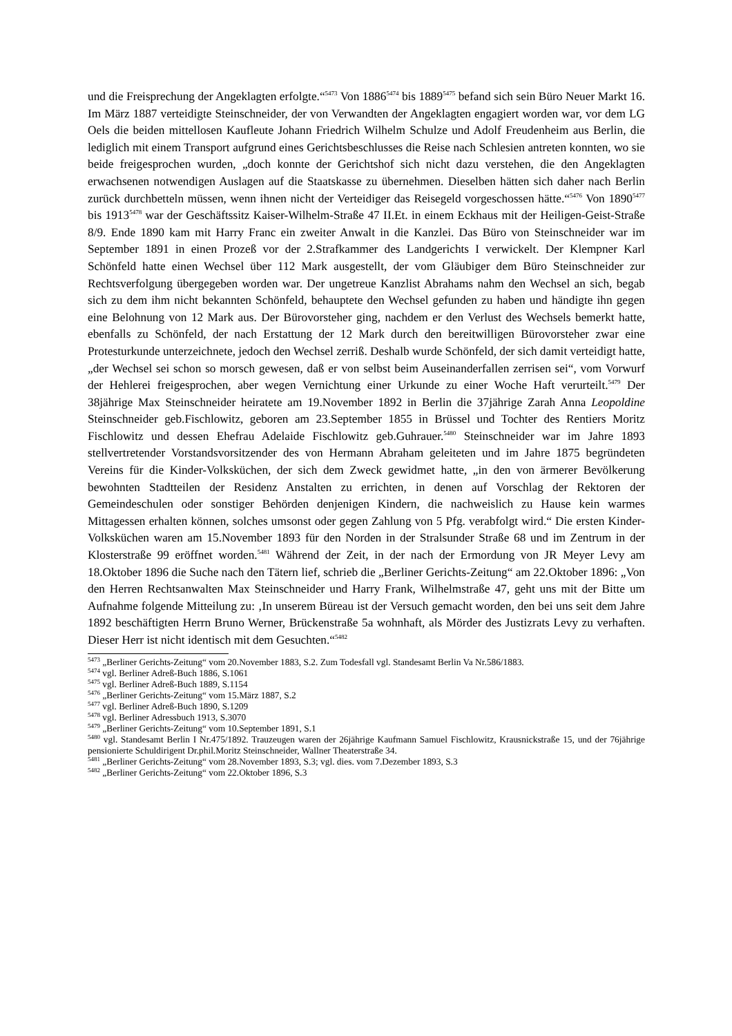und die Freisprechung der Angeklagten erfolgte.“<sup>5473</sup> Von 1886<sup>5474</sup> bis 1889<sup>5475</sup> befand sich sein Büro Neuer Markt 16. Im März 1887 verteidigte Steinschneider, der von Verwandten der Angeklagten engagiert worden war, vor dem LG Oels die beiden mittellosen Kaufleute Johann Friedrich Wilhelm Schulze und Adolf Freudenheim aus Berlin, die lediglich mit einem Transport aufgrund eines Gerichtsbeschlusses die Reise nach Schlesien antreten konnten, wo sie beide freigesprochen wurden, „doch konnte der Gerichtshof sich nicht dazu verstehen, die den Angeklagten erwachsenen notwendigen Auslagen auf die Staatskasse zu übernehmen. Dieselben hätten sich daher nach Berlin zurück durchbetteln müssen, wenn ihnen nicht der Verteidiger das Reisegeld vorgeschossen hätte.“<sup>5476</sup> Von 1890<sup>5477</sup> bis 1913<sup>5478</sup> war der Geschäftssitz Kaiser-Wilhelm-Straße 47 II.Et. in einem Eckhaus mit der Heiligen-Geist-Straße 8/9. Ende 1890 kam mit Harry Franc ein zweiter Anwalt in die Kanzlei. Das Büro von Steinschneider war im September 1891 in einen Prozeß vor der 2.Strafkammer des Landgerichts I verwickelt. Der Klempner Karl Schönfeld hatte einen Wechsel über 112 Mark ausgestellt, der vom Gläubiger dem Büro Steinschneider zur Rechtsverfolgung übergegeben worden war. Der ungetreue Kanzlist Abrahams nahm den Wechsel an sich, begab sich zu dem ihm nicht bekannten Schönfeld, behauptete den Wechsel gefunden zu haben und händigte ihn gegen eine Belohnung von 12 Mark aus. Der Bürovorsteher ging, nachdem er den Verlust des Wechsels bemerkt hatte, ebenfalls zu Schönfeld, der nach Erstattung der 12 Mark durch den bereitwilligen Bürovorsteher zwar eine Protesturkunde unterzeichnete, jedoch den Wechsel zerriß. Deshalb wurde Schönfeld, der sich damit verteidigt hatte, „der Wechsel sei schon so morsch gewesen, daß er von selbst beim Auseinanderfallen zerrisen sei“, vom Vorwurf der Hehlerei freigesprochen, aber wegen Vernichtung einer Urkunde zu einer Woche Haft verurteilt.<sup>5479</sup> Der 38jährige Max Steinschneider heiratete am 19.November 1892 in Berlin die 37jährige Zarah Anna Leopoldine Steinschneider geb.Fischlowitz, geboren am 23.September 1855 in Brüssel und Tochter des Rentiers Moritz Fischlowitz und dessen Ehefrau Adelaide Fischlowitz geb.Guhrauer.<sup>5480</sup> Steinschneider war im Jahre 1893 stellvertretender Vorstandsvorsitzender des von Hermann Abraham geleiteten und im Jahre 1875 begründeten Vereins für die Kinder-Volksküchen, der sich dem Zweck gewidmet hatte, „in den von ärmerer Bevölkerung bewohnten Stadtteilen der Residenz Anstalten zu errichten, in denen auf Vorschlag der Rektoren der Gemeindeschulen oder sonstiger Behörden denjenigen Kindern, die nachweislich zu Hause kein warmes Mittagessen erhalten können, solches umsonst oder gegen Zahlung von 5 Pfg. verabfolgt wird.“ Die ersten Kinder-Volksküchen waren am 15.November 1893 für den Norden in der Stralsunder Straße 68 und im Zentrum in der Klosterstraße 99 eröffnet worden.<sup>5481</sup> Während der Zeit, in der nach der Ermordung von JR Meyer Levy am 18.Oktober 1896 die Suche nach den Tätern lief, schrieb die „Berliner Gerichts-Zeitung“ am 22.Oktober 1896: „Von den Herren Rechtsanwalten Max Steinschneider und Harry Frank, Wilhelmstraße 47, geht uns mit der Bitte um Aufnahme folgende Mitteilung zu: ‚In unserem Büreau ist der Versuch gemacht worden, den bei uns seit dem Jahre 1892 beschäftigten Herrn Bruno Werner, Brückenstraße 5a wohnhaft, als Mörder des Justizrats Levy zu verhaften. Dieser Herr ist nicht identisch mit dem Gesuchten.“<sup>5482</sup>
<sup>5473</sup> „Berliner Gerichts-Zeitung“ vom 20.November 1883, S.2. Zum Todesfall vgl. Standesamt Berlin Va Nr.586/1883.
<sup>5474</sup> vgl. Berliner Adreß-Buch 1886, S.1061
<sup>5475</sup> vgl. Berliner Adreß-Buch 1889, S.1154
<sup>5476</sup> „Berliner Gerichts-Zeitung“ vom 15.März 1887, S.2
<sup>5477</sup> vgl. Berliner Adreß-Buch 1890, S.1209
<sup>5478</sup> vgl. Berliner Adressbuch 1913, S.3070
<sup>5479</sup> „Berliner Gerichts-Zeitung“ vom 10.September 1891, S.1
<sup>5480</sup> vgl. Standesamt Berlin I Nr.475/1892. Trauzeugen waren der 26jährige Kaufmann Samuel Fischlowitz, Krausnickstraße 15, und der 76jährige pensionierte Schuldirigent Dr.phil.Moritz Steinschneider, Wallner Theaterstraße 34.
<sup>5481</sup> „Berliner Gerichts-Zeitung“ vom 28.November 1893, S.3; vgl. dies. vom 7.Dezember 1893, S.3
<sup>5482</sup> „Berliner Gerichts-Zeitung“ vom 22.Oktober 1896, S.3